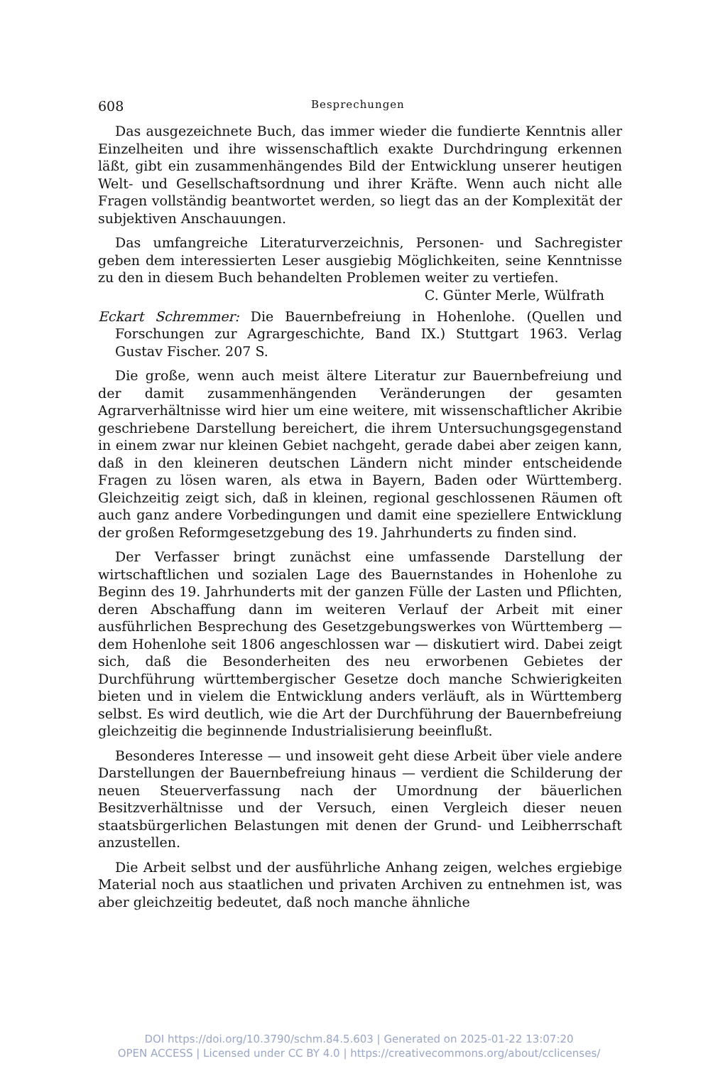608 Besprechungen
Das ausgezeichnete Buch, das immer wieder die fundierte Kenntnis aller Einzelheiten und ihre wissenschaftlich exakte Durchdringung erkennen läßt, gibt ein zusammenhängendes Bild der Entwicklung unserer heutigen Welt- und Gesellschaftsordnung und ihrer Kräfte. Wenn auch nicht alle Fragen vollständig beantwortet werden, so liegt das an der Komplexität der subjektiven Anschauungen.
Das umfangreiche Literaturverzeichnis, Personen- und Sachregister geben dem interessierten Leser ausgiebig Möglichkeiten, seine Kenntnisse zu den in diesem Buch behandelten Problemen weiter zu vertiefen. C. Günter Merle, Wülfrath
Eckart Schremmer: Die Bauernbefreiung in Hohenlohe. (Quellen und Forschungen zur Agrargeschichte, Band IX.) Stuttgart 1963. Verlag Gustav Fischer. 207 S.
Die große, wenn auch meist ältere Literatur zur Bauernbefreiung und der damit zusammenhängenden Veränderungen der gesamten Agrarverhältnisse wird hier um eine weitere, mit wissenschaftlicher Akribie geschriebene Darstellung bereichert, die ihrem Untersuchungsgegenstand in einem zwar nur kleinen Gebiet nachgeht, gerade dabei aber zeigen kann, daß in den kleineren deutschen Ländern nicht minder entscheidende Fragen zu lösen waren, als etwa in Bayern, Baden oder Württemberg. Gleichzeitig zeigt sich, daß in kleinen, regional geschlossenen Räumen oft auch ganz andere Vorbedingungen und damit eine speziellere Entwicklung der großen Reformgesetzgebung des 19. Jahrhunderts zu finden sind.
Der Verfasser bringt zunächst eine umfassende Darstellung der wirtschaftlichen und sozialen Lage des Bauernstandes in Hohenlohe zu Beginn des 19. Jahrhunderts mit der ganzen Fülle der Lasten und Pflichten, deren Abschaffung dann im weiteren Verlauf der Arbeit mit einer ausführlichen Besprechung des Gesetzgebungswerkes von Württemberg — dem Hohenlohe seit 1806 angeschlossen war — diskutiert wird. Dabei zeigt sich, daß die Besonderheiten des neu erworbenen Gebietes der Durchführung württembergischer Gesetze doch manche Schwierigkeiten bieten und in vielem die Entwicklung anders verläuft, als in Württemberg selbst. Es wird deutlich, wie die Art der Durchführung der Bauernbefreiung gleichzeitig die beginnende Industrialisierung beeinflußt.
Besonderes Interesse — und insoweit geht diese Arbeit über viele andere Darstellungen der Bauernbefreiung hinaus — verdient die Schilderung der neuen Steuerverfassung nach der Umordnung der bäuerlichen Besitzverhältnisse und der Versuch, einen Vergleich dieser neuen staatsbürgerlichen Belastungen mit denen der Grund- und Leibherrschaft anzustellen.
Die Arbeit selbst und der ausführliche Anhang zeigen, welches ergiebige Material noch aus staatlichen und privaten Archiven zu entnehmen ist, was aber gleichzeitig bedeutet, daß noch manche ähnliche
DOI https://doi.org/10.3790/schm.84.5.603 | Generated on 2025-01-22 13:07:20
OPEN ACCESS | Licensed under CC BY 4.0 | https://creativecommons.org/about/cclicenses/